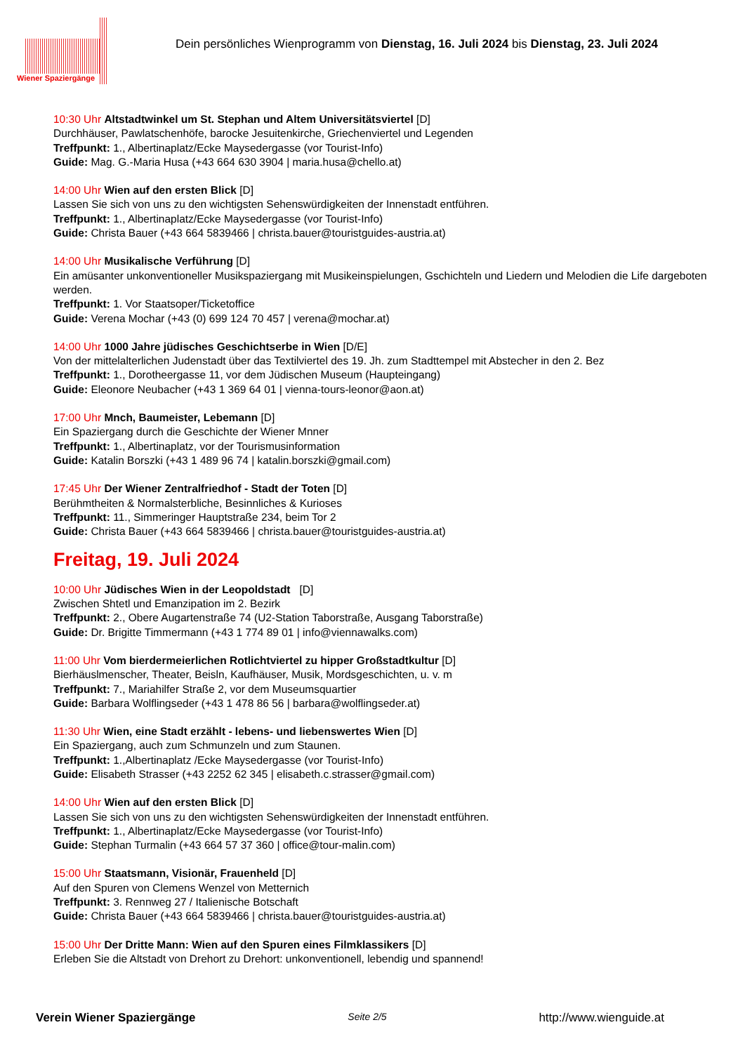Wiener Spaziergänge
Dein persönliches Wienprogramm von Dienstag, 16. Juli 2024 bis Dienstag, 23. Juli 2024
10:30 Uhr Altstadtwinkel um St. Stephan und Altem Universitätsviertel [D]
Durchhäuser, Pawlatschenhöfe, barocke Jesuitenkirche, Griechenviertel und Legenden
Treffpunkt: 1., Albertinaplatz/Ecke Maysedergasse (vor Tourist-Info)
Guide: Mag. G.-Maria Husa (+43 664 630 3904 | maria.husa@chello.at)
14:00 Uhr Wien auf den ersten Blick [D]
Lassen Sie sich von uns zu den wichtigsten Sehenswürdigkeiten der Innenstadt entführen.
Treffpunkt: 1., Albertinaplatz/Ecke Maysedergasse (vor Tourist-Info)
Guide: Christa Bauer (+43 664 5839466 | christa.bauer@touristguides-austria.at)
14:00 Uhr Musikalische Verführung [D]
Ein amüsanter unkonventioneller Musikspaziergang mit Musikeinspielungen, Gschichteln und Liedern und Melodien die Life dargeboten werden.
Treffpunkt: 1. Vor Staatsoper/Ticketoffice
Guide: Verena Mochar (+43 (0) 699 124 70 457 | verena@mochar.at)
14:00 Uhr 1000 Jahre jüdisches Geschichtserbe in Wien [D/E]
Von der mittelalterlichen Judenstadt über das Textilviertel des 19. Jh. zum Stadttempel mit Abstecher in den 2. Bez
Treffpunkt: 1., Dorotheergasse 11, vor dem Jüdischen Museum (Haupteingang)
Guide: Eleonore Neubacher (+43 1 369 64 01 | vienna-tours-leonor@aon.at)
17:00 Uhr Mnch, Baumeister, Lebemann [D]
Ein Spaziergang durch die Geschichte der Wiener Mnner
Treffpunkt: 1., Albertinaplatz, vor der Tourismusinformation
Guide: Katalin Borszki (+43 1 489 96 74 | katalin.borszki@gmail.com)
17:45 Uhr Der Wiener Zentralfriedhof - Stadt der Toten [D]
Berühmtheiten & Normalsterbliche, Besinnliches & Kurioses
Treffpunkt: 11., Simmeringer Hauptstraße 234, beim Tor 2
Guide: Christa Bauer (+43 664 5839466 | christa.bauer@touristguides-austria.at)
Freitag, 19. Juli 2024
10:00 Uhr Jüdisches Wien in der Leopoldstadt [D]
Zwischen Shtetl und Emanzipation im 2. Bezirk
Treffpunkt: 2., Obere Augartenstraße 74 (U2-Station Taborstraße, Ausgang Taborstraße)
Guide: Dr. Brigitte Timmermann (+43 1 774 89 01 | info@viennawalks.com)
11:00 Uhr Vom bierdermeierlichen Rotlichtviertel zu hipper Großstadtkultur [D]
Bierhäuslmenscher, Theater, Beisln, Kaufhäuser, Musik, Mordsgeschichten, u. v. m
Treffpunkt: 7., Mariahilfer Straße 2, vor dem Museumsquartier
Guide: Barbara Wolflingseder (+43 1 478 86 56 | barbara@wolflingseder.at)
11:30 Uhr Wien, eine Stadt erzählt - lebens- und liebenswertes Wien [D]
Ein Spaziergang, auch zum Schmunzeln und zum Staunen.
Treffpunkt: 1.,Albertinaplatz /Ecke Maysedergasse (vor Tourist-Info)
Guide: Elisabeth Strasser (+43 2252 62 345 | elisabeth.c.strasser@gmail.com)
14:00 Uhr Wien auf den ersten Blick [D]
Lassen Sie sich von uns zu den wichtigsten Sehenswürdigkeiten der Innenstadt entführen.
Treffpunkt: 1., Albertinaplatz/Ecke Maysedergasse (vor Tourist-Info)
Guide: Stephan Turmalin (+43 664 57 37 360 | office@tour-malin.com)
15:00 Uhr Staatsmann, Visionär, Frauenheld [D]
Auf den Spuren von Clemens Wenzel von Metternich
Treffpunkt: 3. Rennweg 27 / Italienische Botschaft
Guide: Christa Bauer (+43 664 5839466 | christa.bauer@touristguides-austria.at)
15:00 Uhr Der Dritte Mann: Wien auf den Spuren eines Filmklassikers [D]
Erleben Sie die Altstadt von Drehort zu Drehort: unkonventionell, lebendig und spannend!
Verein Wiener Spaziergänge Seite 2/5 http://www.wienguide.at